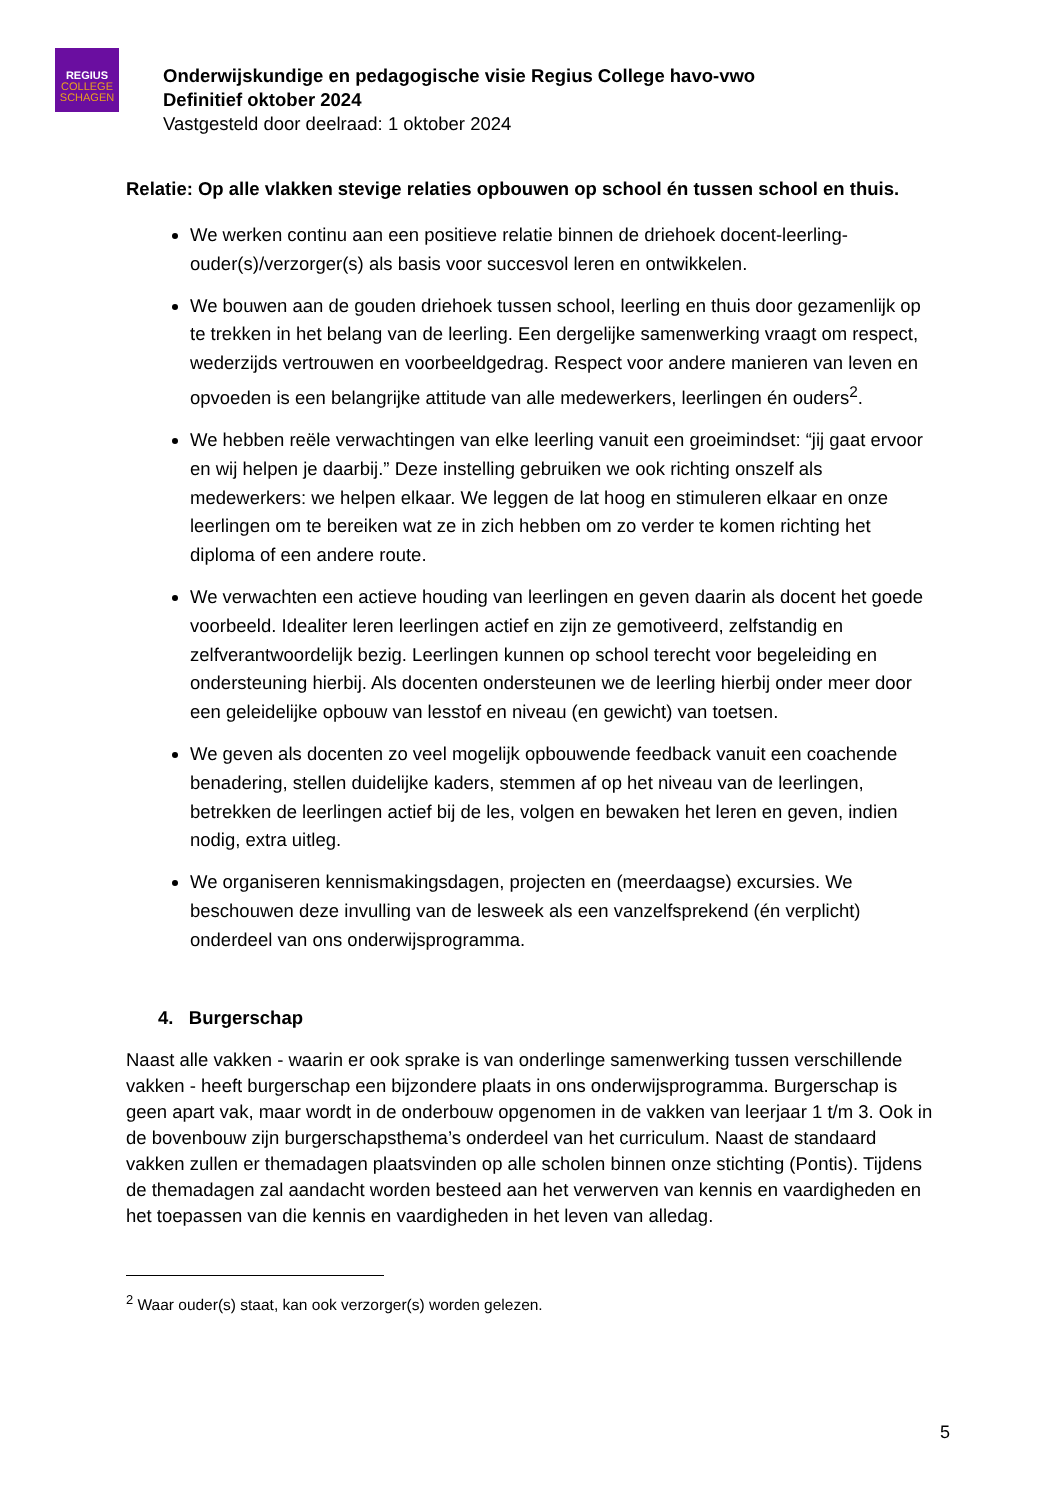REGIUS
COLLEGE
SCHAGEN
Onderwijskundige en pedagogische visie Regius College havo-vwo
Definitief oktober 2024
Vastgesteld door deelraad: 1 oktober 2024
Relatie: Op alle vlakken stevige relaties opbouwen op school én tussen school en thuis.
We werken continu aan een positieve relatie binnen de driehoek docent-leerling-ouder(s)/verzorger(s) als basis voor succesvol leren en ontwikkelen.
We bouwen aan de gouden driehoek tussen school, leerling en thuis door gezamenlijk op te trekken in het belang van de leerling. Een dergelijke samenwerking vraagt om respect, wederzijds vertrouwen en voorbeeldgedrag. Respect voor andere manieren van leven en opvoeden is een belangrijke attitude van alle medewerkers, leerlingen én ouders<sup>2</sup>.
We hebben reële verwachtingen van elke leerling vanuit een groeimindset: “jij gaat ervoor en wij helpen je daarbij.” Deze instelling gebruiken we ook richting onszelf als medewerkers: we helpen elkaar. We leggen de lat hoog en stimuleren elkaar en onze leerlingen om te bereiken wat ze in zich hebben om zo verder te komen richting het diploma of een andere route.
We verwachten een actieve houding van leerlingen en geven daarin als docent het goede voorbeeld. Idealiter leren leerlingen actief en zijn ze gemotiveerd, zelfstandig en zelfverantwoordelijk bezig. Leerlingen kunnen op school terecht voor begeleiding en ondersteuning hierbij. Als docenten ondersteunen we de leerling hierbij onder meer door een geleidelijke opbouw van lesstof en niveau (en gewicht) van toetsen.
We geven als docenten zo veel mogelijk opbouwende feedback vanuit een coachende benadering, stellen duidelijke kaders, stemmen af op het niveau van de leerlingen, betrekken de leerlingen actief bij de les, volgen en bewaken het leren en geven, indien nodig, extra uitleg.
We organiseren kennismakingsdagen, projecten en (meerdaagse) excursies. We beschouwen deze invulling van de lesweek als een vanzelfsprekend (én verplicht) onderdeel van ons onderwijsprogramma.
4. Burgerschap
Naast alle vakken - waarin er ook sprake is van onderlinge samenwerking tussen verschillende vakken - heeft burgerschap een bijzondere plaats in ons onderwijsprogramma. Burgerschap is geen apart vak, maar wordt in de onderbouw opgenomen in de vakken van leerjaar 1 t/m 3. Ook in de bovenbouw zijn burgerschapsthema’s onderdeel van het curriculum. Naast de standaard vakken zullen er themadagen plaatsvinden op alle scholen binnen onze stichting (Pontis). Tijdens de themadagen zal aandacht worden besteed aan het verwerven van kennis en vaardigheden en het toepassen van die kennis en vaardigheden in het leven van alledag.
<sup>2</sup> Waar ouder(s) staat, kan ook verzorger(s) worden gelezen.
5